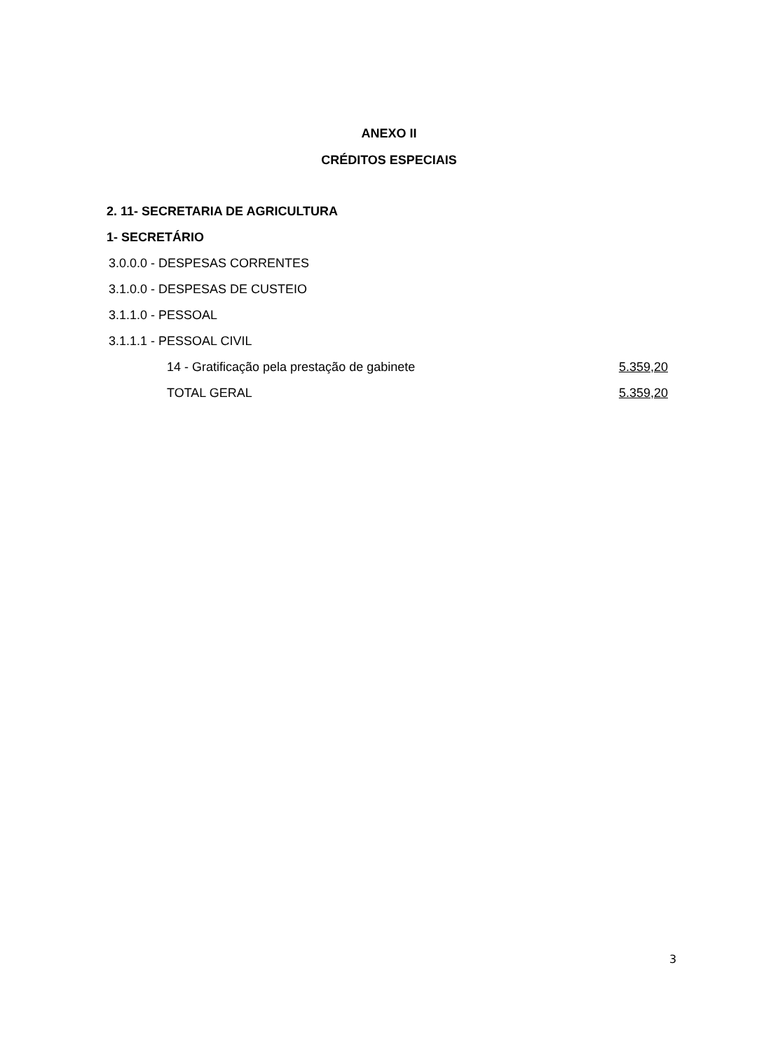ANEXO II
CRÉDITOS ESPECIAIS
2. 11- SECRETARIA DE AGRICULTURA
1- SECRETÁRIO
3.0.0.0 - DESPESAS CORRENTES
3.1.0.0 - DESPESAS DE CUSTEIO
3.1.1.0 - PESSOAL
3.1.1.1 - PESSOAL CIVIL
14 - Gratificação pela prestação de gabinete 5.359,20
TOTAL GERAL 5.359,20
3